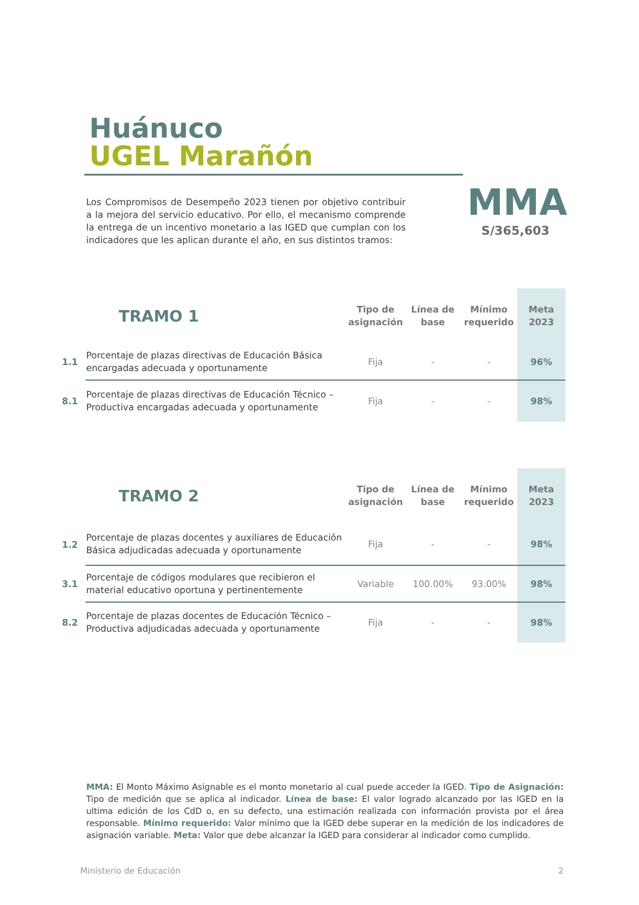Huánuco
UGEL Marañón
Los Compromisos de Desempeño 2023 tienen por objetivo contribuir a la mejora del servicio educativo. Por ello, el mecanismo comprende la entrega de un incentivo monetario a las IGED que cumplan con los indicadores que les aplican durante el año, en sus distintos tramos:
MMA
S/365,603
| | TRAMO 1 | Tipo de asignación | Línea de base | Mínimo requerido | Meta 2023 |
| --- | --- | --- | --- | --- | --- |
| 1.1 | Porcentaje de plazas directivas de Educación Básica encargadas adecuada y oportunamente | Fija | - | - | 96% |
| 8.1 | Porcentaje de plazas directivas de Educación Técnico – Productiva encargadas adecuada y oportunamente | Fija | - | - | 98% |
| | TRAMO 2 | Tipo de asignación | Línea de base | Mínimo requerido | Meta 2023 |
| --- | --- | --- | --- | --- | --- |
| 1.2 | Porcentaje de plazas docentes y auxiliares de Educación Básica adjudicadas adecuada y oportunamente | Fija | - | - | 98% |
| 3.1 | Porcentaje de códigos modulares que recibieron el material educativo oportuna y pertinentemente | Variable | 100.00% | 93.00% | 98% |
| 8.2 | Porcentaje de plazas docentes de Educación Técnico – Productiva adjudicadas adecuada y oportunamente | Fija | - | - | 98% |
MMA: El Monto Máximo Asignable es el monto monetario al cual puede acceder la IGED. Tipo de Asignación: Tipo de medición que se aplica al indicador. Línea de base: El valor logrado alcanzado por las IGED en la ultima edición de los CdD o, en su defecto, una estimación realizada con información provista por el área responsable. Mínimo requerido: Valor mínimo que la IGED debe superar en la medición de los indicadores de asignación variable. Meta: Valor que debe alcanzar la IGED para considerar al indicador como cumplido.
Ministerio de Educación 2